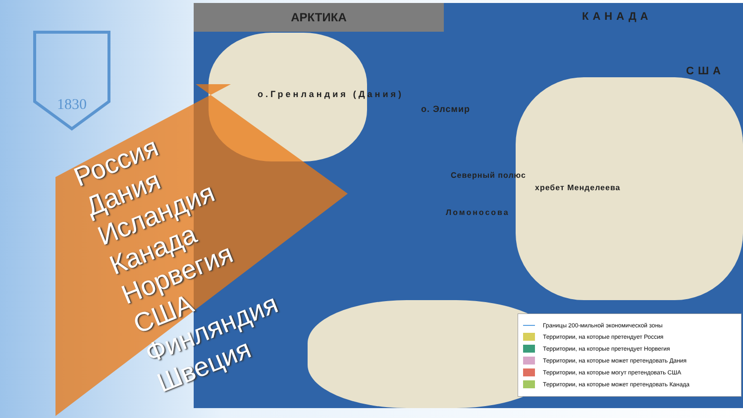1830
АРКТИКА КАНАДА
США
о.Гренландия (Дания)
о. Элсмир
Северный полюс
хребет Менделеева
Ломоносова
Границы 200-мильной экономической зоны
Территории, на которые претендует Россия
Территории, на которые претендует Норвегия
Территории, на которые может претендовать Дания
Территории, на которые могут претендовать США
Территории, на которые может претендовать Канада
Россия
Дания
Исландия
Канада
Норвегия
США
Финляндия
Швеция